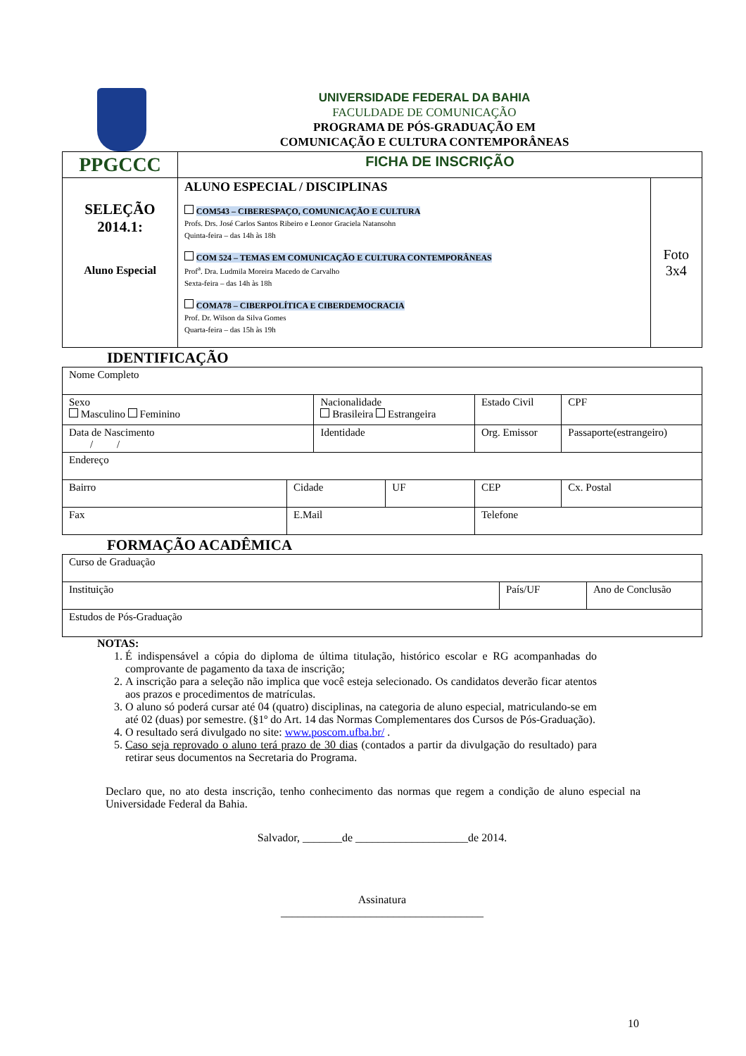UNIVERSIDADE FEDERAL DA BAHIA
FACULDADE DE COMUNICAÇÃO
PROGRAMA DE PÓS-GRADUAÇÃO EM
COMUNICAÇÃO E CULTURA CONTEMPORÂNEAS
| PPGCCC | FICHA DE INSCRIÇÃO | |
| SELEÇÃO 2014.1: Aluno Especial | ALUNO ESPECIAL / DISCIPLINAS COM543 – CIBERESPAÇO, COMUNICAÇÃO E CULTURA Profs. Drs. José Carlos Santos Ribeiro e Leonor Graciela Natansohn Quinta-feira – das 14h às 18h COM 524 – TEMAS EM COMUNICAÇÃO E CULTURA CONTEMPORÂNEAS Prof<sup>a</sup>. Dra. Ludmila Moreira Macedo de Carvalho Sexta-feira – das 14h às 18h COMA78 – CIBERPOLÍTICA E CIBERDEMOCRACIA Prof. Dr. Wilson da Silva Gomes Quarta-feira – das 15h às 19h | Foto 3x4 |
IDENTIFICAÇÃO
| Nome Completo | | | | | |
| Sexo Masculino Feminino | | Nacionalidade Brasileira Estrangeira | | Estado Civil | CPF |
| Data de Nascimento / / | | Identidade | | Org. Emissor | Passaporte(estrangeiro) |
| Endereço | | | | | |
| Bairro | Cidade | | UF | CEP | Cx. Postal |
| Fax | E.Mail | | | Telefone | |
FORMAÇÃO ACADÊMICA
| Curso de Graduação | | |
| Instituição | País/UF | Ano de Conclusão |
| Estudos de Pós-Graduação | | |
NOTAS:
1. É indispensável a cópia do diploma de última titulação, histórico escolar e RG acompanhadas do comprovante de pagamento da taxa de inscrição;
2. A inscrição para a seleção não implica que você esteja selecionado. Os candidatos deverão ficar atentos aos prazos e procedimentos de matrículas.
3. O aluno só poderá cursar até 04 (quatro) disciplinas, na categoria de aluno especial, matriculando-se em até 02 (duas) por semestre. (§1º do Art. 14 das Normas Complementares dos Cursos de Pós-Graduação).
4. O resultado será divulgado no site: www.poscom.ufba.br/ .
5. Caso seja reprovado o aluno terá prazo de 30 dias (contados a partir da divulgação do resultado) para retirar seus documentos na Secretaria do Programa.
Declaro que, no ato desta inscrição, tenho conhecimento das normas que regem a condição de aluno especial na Universidade Federal da Bahia.
Salvador, _______de ____________________de 2014.
Assinatura
____________________________________
10